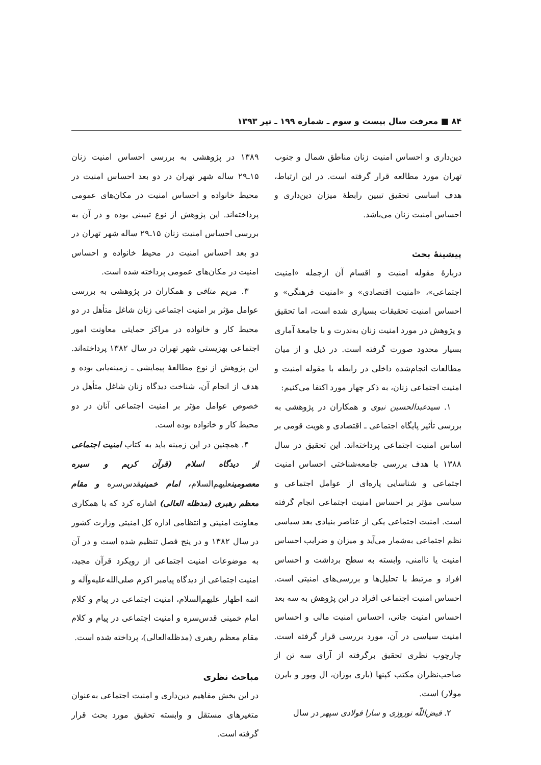۸۴ ■ معرفت سال بیست و سوم ـ شماره ۱۹۹ ـ تیر ۱۳۹۳
دین‌داری و احساس امنیت زنان مناطق شمال و جنوب تهران مورد مطالعه قرار گرفته است. در این ارتباط، هدف اساسی تحقیق تبیین رابطهٔ میزان دین‌داری و احساس امنیت زنان می‌باشد.
پیشینهٔ بحث
دربارهٔ مقوله امنیت و اقسام آن ازجمله «امنیت اجتماعی»، «امنیت اقتصادی» و «امنیت فرهنگی» و احساس امنیت تحقیقات بسیاری شده است، اما تحقیق و پژوهش در مورد امنیت زنان به‌ندرت و با جامعهٔ آماری بسیار محدود صورت گرفته است. در ذیل و از میان مطالعات انجام‌شده داخلی در رابطه با مقوله امنیت و امنیت اجتماعی زنان، به ذکر چهار مورد اکتفا می‌کنیم:
۱. سیدعبدالحسین نبوی و همکاران در پژوهشی به بررسی تأثیر پایگاه اجتماعی ـ اقتصادی و هویت قومی بر اساس امنیت اجتماعی پرداخته‌اند. این تحقیق در سال ۱۳۸۸ با هدف بررسی جامعه‌شناختی احساس امنیت اجتماعی و شناسایی پاره‌ای از عوامل اجتماعی و سیاسی مؤثر بر احساس امنیت اجتماعی انجام گرفته است. امنیت اجتماعی یکی از عناصر بنیادی بعد سیاسی نظم اجتماعی به‌شمار می‌آید و میزان و ضرایب احساس امنیت یا ناامنی، وابسته به سطح برداشت و احساس افراد و مرتبط با تحلیل‌ها و بررسی‌های امنیتی است. احساس امنیت اجتماعی افراد در این پژوهش به سه بعد احساس امنیت جانی، احساس امنیت مالی و احساس امنیت سیاسی در آن، مورد بررسی قرار گرفته است. چارچوب نظری تحقیق برگرفته از آرای سه تن از صاحب‌نظران مکتب کپنها (باری بوزان، ال ویور و بایرن مولار) است.
۲. فیض‌اللّه نوروزی و سارا فولادی سپهر در سال
۱۳۸۹ در پژوهشی به بررسی احساس امنیت زنان ۱۵ـ۲۹ ساله شهر تهران در دو بعد احساس امنیت در محیط خانواده و احساس امنیت در مکان‌های عمومی پرداخته‌اند. این پژوهش از نوع تبیینی بوده و در آن به بررسی احساس امنیت زنان ۱۵ـ۲۹ ساله شهر تهران در دو بعد احساس امنیت در محیط خانواده و احساس امنیت در مکان‌های عمومی پرداخته شده است.
۳. مریم منافی و همکاران در پژوهشی به بررسی عوامل مؤثر بر امنیت اجتماعی زنان شاغل متأهل در دو محیط کار و خانواده در مراکز حمایتی معاونت امور اجتماعی بهزیستی شهر تهران در سال ۱۳۸۲ پرداخته‌اند. این پژوهش از نوع مطالعهٔ پیمایشی ـ زمینه‌یابی بوده و هدف از انجام آن، شناخت دیدگاه زنان شاغل متأهل در خصوص عوامل مؤثر بر امنیت اجتماعی آنان در دو محیط کار و خانواده بوده است.
۴. همچنین در این زمینه باید به کتاب امنیت اجتماعی از دیدگاه اسلام (قرآن کریم و سیره معصومینعلیهم‌السلام، امام خمینیقدس‌سره و مقام معظم رهبری (مدظله العالی) اشاره کرد که با همکاری معاونت امنیتی و انتظامی اداره کل امنیتی وزارت کشور در سال ۱۳۸۲ و در پنج فصل تنظیم شده است و در آن به موضوعات امنیت اجتماعی از رویکرد قرآن مجید، امنیت اجتماعی از دیدگاه پیامبر اکرم صلی‌الله‌علیه‌وآله و ائمه اطهار علیهم‌السلام، امنیت اجتماعی در پیام و کلام امام خمینی قدس‌سره و امنیت اجتماعی در پیام و کلام مقام معظم رهبری (مدظله‌العالی)، پرداخته شده است.
مباحث نظری
در این بخش مفاهیم دین‌داری و امنیت اجتماعی به‌عنوان متغیرهای مستقل و وابسته تحقیق مورد بحث قرار گرفته است.